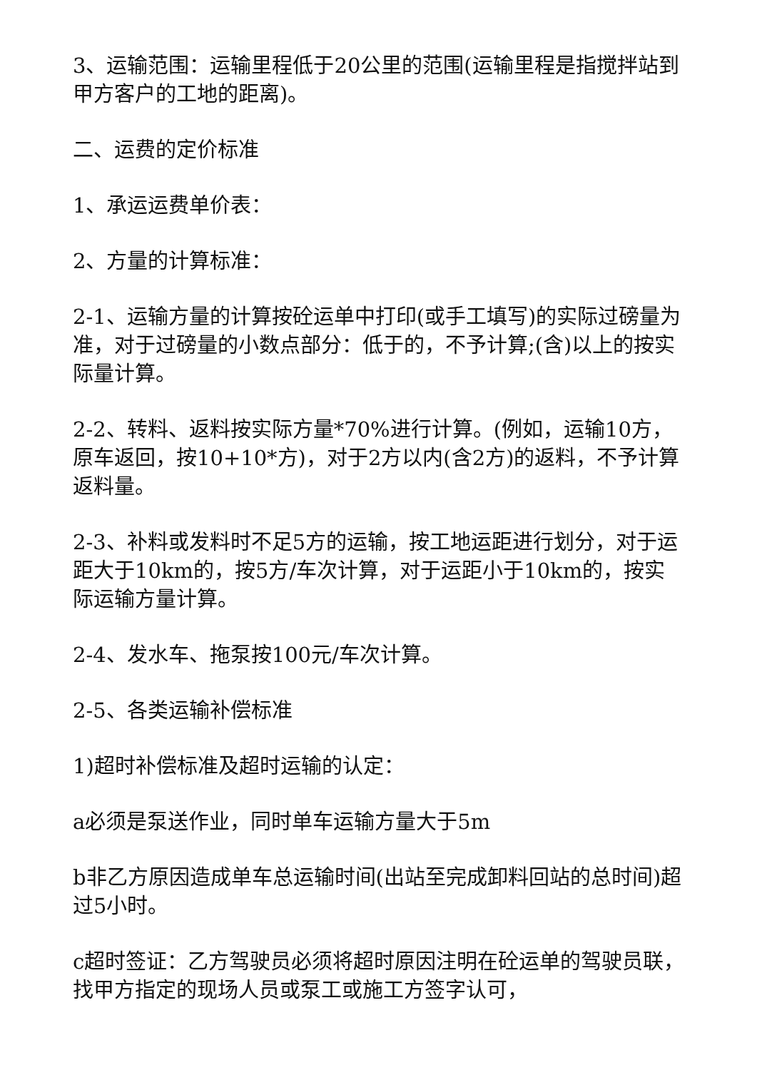3、运输范围：运输里程低于20公里的范围(运输里程是指搅拌站到甲方客户的工地的距离)。
二、运费的定价标准
1、承运运费单价表：
2、方量的计算标准：
2-1、运输方量的计算按砼运单中打印(或手工填写)的实际过磅量为准，对于过磅量的小数点部分：低于的，不予计算;(含)以上的按实际量计算。
2-2、转料、返料按实际方量*70%进行计算。(例如，运输10方，原车返回，按10+10*方)，对于2方以内(含2方)的返料，不予计算返料量。
2-3、补料或发料时不足5方的运输，按工地运距进行划分，对于运距大于10km的，按5方/车次计算，对于运距小于10km的，按实际运输方量计算。
2-4、发水车、拖泵按100元/车次计算。
2-5、各类运输补偿标准
1)超时补偿标准及超时运输的认定：
a必须是泵送作业，同时单车运输方量大于5m
b非乙方原因造成单车总运输时间(出站至完成卸料回站的总时间)超过5小时。
c超时签证：乙方驾驶员必须将超时原因注明在砼运单的驾驶员联，找甲方指定的现场人员或泵工或施工方签字认可，